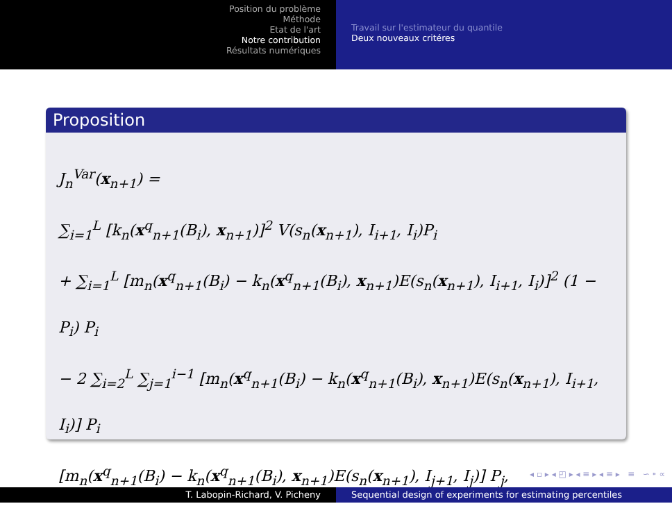Position du problème
Méthode
Etat de l'art
Notre contribution
Résultats numériques
Travail sur l'estimateur du quantile
Deux nouveaux critéres
Proposition
J<sub>n</sub><sup>Var</sup>(x<sub>n+1</sub>) =
∑<sub>i=1</sub><sup>L</sup> [k<sub>n</sub>(x<sup>q</sup><sub>n+1</sub>(B<sub>i</sub>), x<sub>n+1</sub>)]<sup>2</sup> V(s<sub>n</sub>(x<sub>n+1</sub>), I<sub>i+1</sub>, I<sub>i</sub>)P<sub>i</sub>
+ ∑<sub>i=1</sub><sup>L</sup> [m<sub>n</sub>(x<sup>q</sup><sub>n+1</sub>(B<sub>i</sub>) − k<sub>n</sub>(x<sup>q</sup><sub>n+1</sub>(B<sub>i</sub>), x<sub>n+1</sub>)E(s<sub>n</sub>(x<sub>n+1</sub>), I<sub>i+1</sub>, I<sub>i</sub>)]<sup>2</sup> (1 − P<sub>i</sub>) P<sub>i</sub>
− 2 ∑<sub>i=2</sub><sup>L</sup> ∑<sub>j=1</sub><sup>i−1</sup> [m<sub>n</sub>(x<sup>q</sup><sub>n+1</sub>(B<sub>i</sub>) − k<sub>n</sub>(x<sup>q</sup><sub>n+1</sub>(B<sub>i</sub>), x<sub>n+1</sub>)E(s<sub>n</sub>(x<sub>n+1</sub>), I<sub>i+1</sub>, I<sub>i</sub>)] P<sub>i</sub>
[m<sub>n</sub>(x<sup>q</sup><sub>n+1</sub>(B<sub>i</sub>) − k<sub>n</sub>(x<sup>q</sup><sub>n+1</sub>(B<sub>i</sub>), x<sub>n+1</sub>)E(s<sub>n</sub>(x<sub>n+1</sub>), I<sub>j+1</sub>, I<sub>j</sub>)] P<sub>j</sub>,
◂ ▫ ▸ ◂ ◰ ▸ ◂ ≡ ▸ ◂ ≡ ▸ ≡ ∽ ⁍ ∝
T. Labopin-Richard, V. Picheny Sequential design of experiments for estimating percentiles